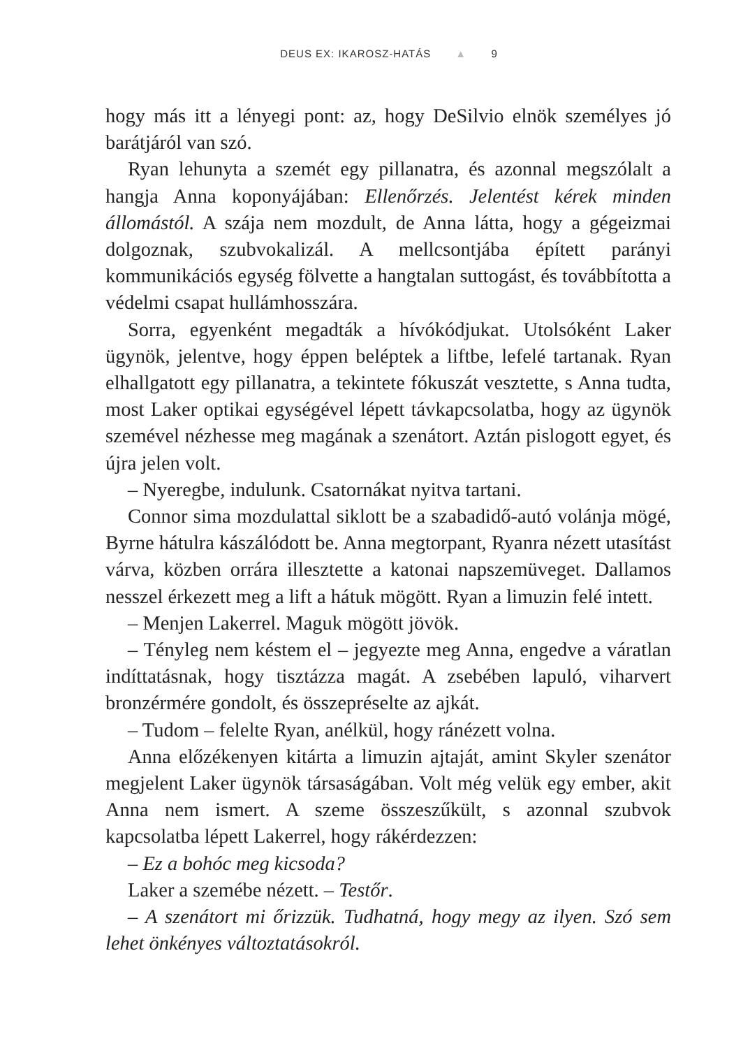DEUS EX: IKAROSZ-HATÁS ▲ 9
hogy más itt a lényegi pont: az, hogy DeSilvio elnök személyes jó barátjáról van szó.
Ryan lehunyta a szemét egy pillanatra, és azonnal megszólalt a hangja Anna koponyájában: Ellenőrzés. Jelentést kérek minden állomástól. A szája nem mozdult, de Anna látta, hogy a gégeizmai dolgoznak, szubvokalizál. A mellcsontjába épített parányi kommunikációs egység fölvette a hangtalan suttogást, és továbbította a védelmi csapat hullámhosszára.
Sorra, egyenként megadták a hívókódjukat. Utolsóként Laker ügynök, jelentve, hogy éppen beléptek a liftbe, lefelé tartanak. Ryan elhallgatott egy pillanatra, a tekintete fókuszát vesztette, s Anna tudta, most Laker optikai egységével lépett távkapcsolatba, hogy az ügynök szemével nézhesse meg magának a szenátort. Aztán pislogott egyet, és újra jelen volt.
– Nyeregbe, indulunk. Csatornákat nyitva tartani.
Connor sima mozdulattal siklott be a szabadidő-autó volánja mögé, Byrne hátulra kászálódott be. Anna megtorpant, Ryanra nézett utasítást várva, közben orrára illesztette a katonai napszemüveget. Dallamos nesszel érkezett meg a lift a hátuk mögött. Ryan a limuzin felé intett.
– Menjen Lakerrel. Maguk mögött jövök.
– Tényleg nem késtem el – jegyezte meg Anna, engedve a váratlan indíttatásnak, hogy tisztázza magát. A zsebében lapuló, viharvert bronzérmére gondolt, és összepréselte az ajkát.
– Tudom – felelte Ryan, anélkül, hogy ránézett volna.
Anna előzékenyen kitárta a limuzin ajtaját, amint Skyler szenátor megjelent Laker ügynök társaságában. Volt még velük egy ember, akit Anna nem ismert. A szeme összeszűkült, s azonnal szubvok kapcsolatba lépett Lakerrel, hogy rákérdezzen:
– Ez a bohóc meg kicsoda?
Laker a szemébe nézett. – Testőr.
– A szenátort mi őrizzük. Tudhatná, hogy megy az ilyen. Szó sem lehet önkényes változtatásokról.